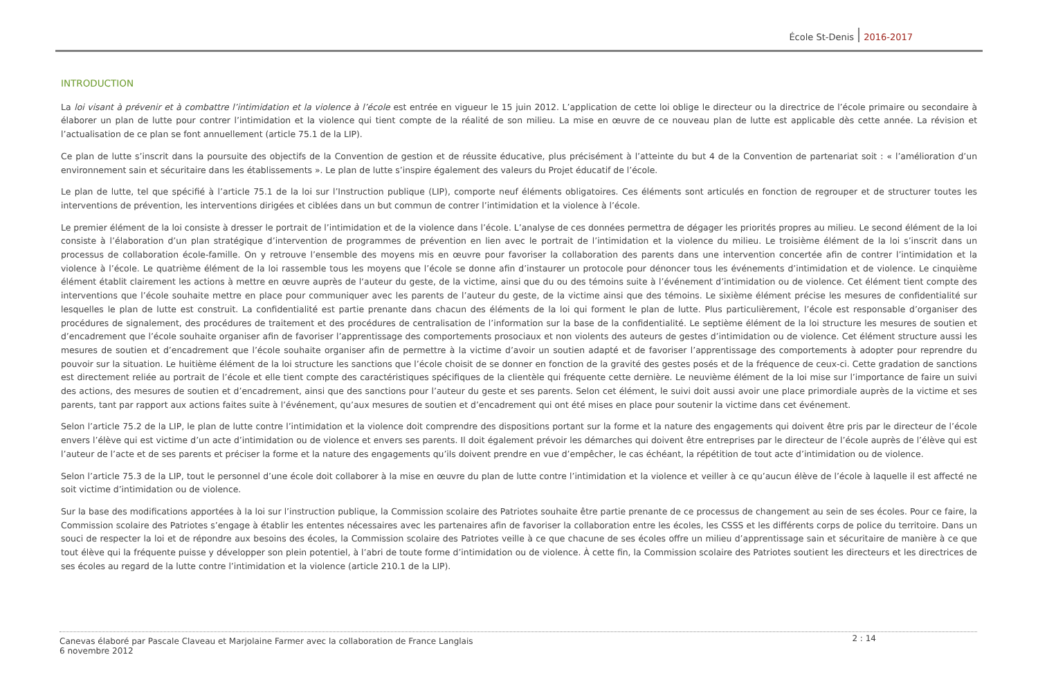École St-Denis 2016-2017
INTRODUCTION
La loi visant à prévenir et à combattre l’intimidation et la violence à l’école est entrée en vigueur le 15 juin 2012. L’application de cette loi oblige le directeur ou la directrice de l’école primaire ou secondaire à élaborer un plan de lutte pour contrer l’intimidation et la violence qui tient compte de la réalité de son milieu. La mise en œuvre de ce nouveau plan de lutte est applicable dès cette année. La révision et l’actualisation de ce plan se font annuellement (article 75.1 de la LIP).
Ce plan de lutte s’inscrit dans la poursuite des objectifs de la Convention de gestion et de réussite éducative, plus précisément à l’atteinte du but 4 de la Convention de partenariat soit : « l’amélioration d’un environnement sain et sécuritaire dans les établissements ». Le plan de lutte s’inspire également des valeurs du Projet éducatif de l’école.
Le plan de lutte, tel que spécifié à l’article 75.1 de la loi sur l’Instruction publique (LIP), comporte neuf éléments obligatoires. Ces éléments sont articulés en fonction de regrouper et de structurer toutes les interventions de prévention, les interventions dirigées et ciblées dans un but commun de contrer l’intimidation et la violence à l’école.
Le premier élément de la loi consiste à dresser le portrait de l’intimidation et de la violence dans l’école. L’analyse de ces données permettra de dégager les priorités propres au milieu. Le second élément de la loi consiste à l’élaboration d’un plan stratégique d’intervention de programmes de prévention en lien avec le portrait de l’intimidation et la violence du milieu. Le troisième élément de la loi s’inscrit dans un processus de collaboration école-famille. On y retrouve l’ensemble des moyens mis en œuvre pour favoriser la collaboration des parents dans une intervention concertée afin de contrer l’intimidation et la violence à l’école. Le quatrième élément de la loi rassemble tous les moyens que l’école se donne afin d’instaurer un protocole pour dénoncer tous les événements d’intimidation et de violence. Le cinquième élément établit clairement les actions à mettre en œuvre auprès de l‘auteur du geste, de la victime, ainsi que du ou des témoins suite à l’événement d’intimidation ou de violence. Cet élément tient compte des interventions que l’école souhaite mettre en place pour communiquer avec les parents de l’auteur du geste, de la victime ainsi que des témoins. Le sixième élément précise les mesures de confidentialité sur lesquelles le plan de lutte est construit. La confidentialité est partie prenante dans chacun des éléments de la loi qui forment le plan de lutte. Plus particulièrement, l’école est responsable d’organiser des procédures de signalement, des procédures de traitement et des procédures de centralisation de l’information sur la base de la confidentialité. Le septième élément de la loi structure les mesures de soutien et d’encadrement que l’école souhaite organiser afin de favoriser l’apprentissage des comportements prosociaux et non violents des auteurs de gestes d’intimidation ou de violence. Cet élément structure aussi les mesures de soutien et d’encadrement que l’école souhaite organiser afin de permettre à la victime d’avoir un soutien adapté et de favoriser l’apprentissage des comportements à adopter pour reprendre du pouvoir sur la situation. Le huitième élément de la loi structure les sanctions que l’école choisit de se donner en fonction de la gravité des gestes posés et de la fréquence de ceux-ci. Cette gradation de sanctions est directement reliée au portrait de l’école et elle tient compte des caractéristiques spécifiques de la clientèle qui fréquente cette dernière. Le neuvième élément de la loi mise sur l’importance de faire un suivi des actions, des mesures de soutien et d’encadrement, ainsi que des sanctions pour l’auteur du geste et ses parents. Selon cet élément, le suivi doit aussi avoir une place primordiale auprès de la victime et ses parents, tant par rapport aux actions faites suite à l’événement, qu’aux mesures de soutien et d’encadrement qui ont été mises en place pour soutenir la victime dans cet événement.
Selon l’article 75.2 de la LIP, le plan de lutte contre l’intimidation et la violence doit comprendre des dispositions portant sur la forme et la nature des engagements qui doivent être pris par le directeur de l’école envers l’élève qui est victime d’un acte d’intimidation ou de violence et envers ses parents. Il doit également prévoir les démarches qui doivent être entreprises par le directeur de l’école auprès de l’élève qui est l’auteur de l’acte et de ses parents et préciser la forme et la nature des engagements qu’ils doivent prendre en vue d’empêcher, le cas échéant, la répétition de tout acte d’intimidation ou de violence.
Selon l’article 75.3 de la LIP, tout le personnel d’une école doit collaborer à la mise en œuvre du plan de lutte contre l’intimidation et la violence et veiller à ce qu’aucun élève de l’école à laquelle il est affecté ne soit victime d’intimidation ou de violence.
Sur la base des modifications apportées à la loi sur l’instruction publique, la Commission scolaire des Patriotes souhaite être partie prenante de ce processus de changement au sein de ses écoles. Pour ce faire, la Commission scolaire des Patriotes s’engage à établir les ententes nécessaires avec les partenaires afin de favoriser la collaboration entre les écoles, les CSSS et les différents corps de police du territoire. Dans un souci de respecter la loi et de répondre aux besoins des écoles, la Commission scolaire des Patriotes veille à ce que chacune de ses écoles offre un milieu d’apprentissage sain et sécuritaire de manière à ce que tout élève qui la fréquente puisse y développer son plein potentiel, à l’abri de toute forme d’intimidation ou de violence. À cette fin, la Commission scolaire des Patriotes soutient les directeurs et les directrices de ses écoles au regard de la lutte contre l’intimidation et la violence (article 210.1 de la LIP).
2 : 14
Canevas élaboré par Pascale Claveau et Marjolaine Farmer avec la collaboration de France Langlais
6 novembre 2012